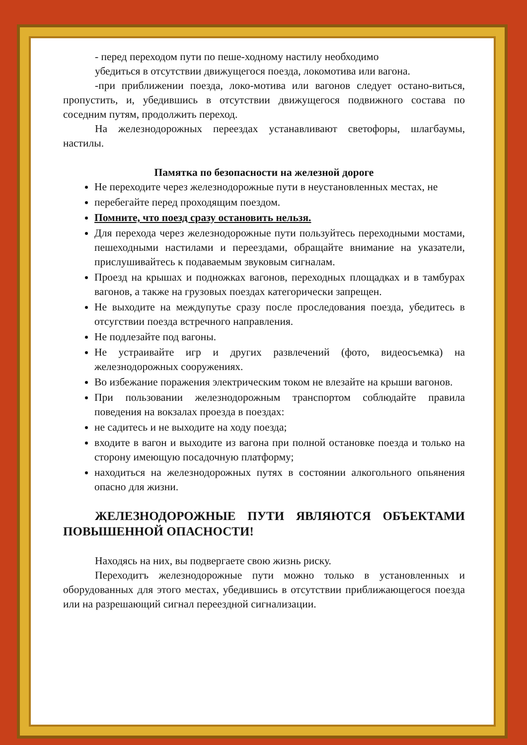- перед переходом пути по пеше-ходному настилу необходимо
убедиться в отсутствии движущегося поезда, локомотива или вагона.
-при приближении поезда, локо-мотива или вагонов следует остано-виться, пропустить, и, убедившись в отсутствии движущегося подвижного состава по соседним путям, продолжить переход.
На железнодорожных переездах устанавливают светофоры, шлагбаумы, настилы.
Памятка по безопасности на железной дороге
Не переходите через железнодорожные пути в неустановленных местах, не
перебегайте перед проходящим поездом.
Помните, что поезд сразу остановить нельзя.
Для перехода через железнодорожные пути пользуйтесь переходными мостами, пешеходными настилами и переездами, обращайте внимание на указатели, прислушивайтесь к подаваемым звуковым сигналам.
Проезд на крышах и подножках вагонов, переходных площадках и в тамбурах вагонов, а также на грузовых поездах категорически запрещен.
Не выходите на междупутье сразу после проследования поезда, убедитесь в отсугствии поезда встречного направления.
Не подлезайте под вагоны.
Не устраивайте игр и других развлечений (фото, видеосъемка) на железнодорожных сооружениях.
Во избежание поражения электрическим током не влезайте на крыши вагонов.
При пользовании железнодорожным транспортом соблюдайте правила поведения на вокзалах проезда в поездах:
не садитесь и не выходите на ходу поезда;
входите в вагон и выходите из вагона при полной остановке поезда и только на сторону имеющую посадочную платформу;
находиться на железнодорожных путях в состоянии алкогольного опьянения опасно для жизни.
ЖЕЛЕЗНОДОРОЖНЫЕ ПУТИ ЯВЛЯЮТСЯ ОБЪЕКТАМИ ПОВЫШЕННОЙ ОПАСНОСТИ!
Находясь на них, вы подвергаете свою жизнь риску.
Переходитъ железнодорожные пути можно только в установленных и оборудованных для этого местах, убедившись в отсутствии приближающегося поезда или на разрешающий сигнал переездной сигнализации.